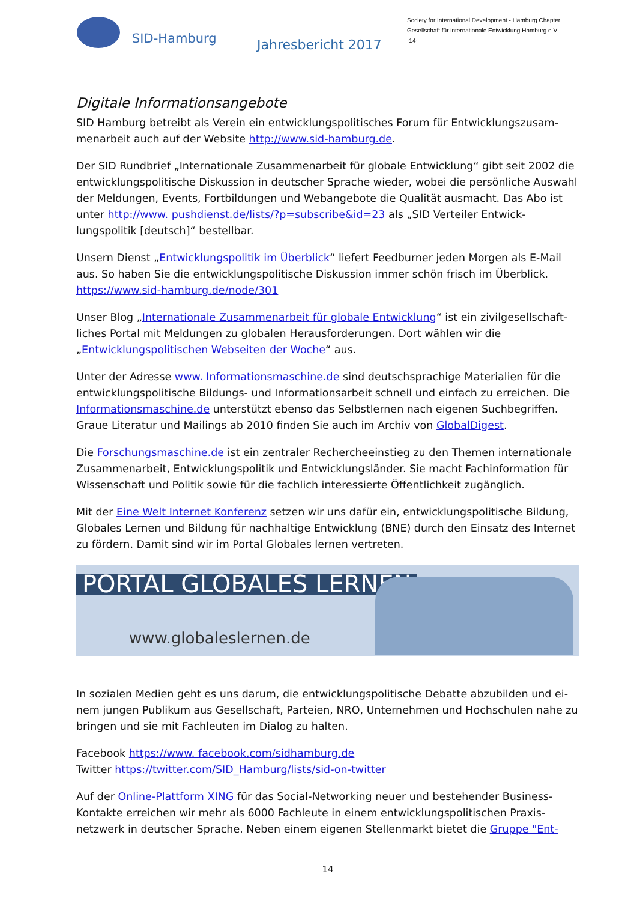SID-Hamburg
Jahresbericht 2017
Society for International Development - Hamburg Chapter
Gesellschaft für internationale Entwicklung Hamburg e.V.
-14-
Digitale Informationsangebote
SID Hamburg betreibt als Verein ein entwicklungspolitisches Forum für Entwicklungszusam­menarbeit auch auf der Website http://www.sid-hamburg.de.
Der SID Rundbrief „Internationale Zusammenarbeit für globale Entwicklung“ gibt seit 2002 die entwicklungspolitische Diskussion in deutscher Sprache wieder, wobei die persönliche Aus­wahl der Meldungen, Events, Fortbildungen und Webangebote die Qualität ausmacht. Das Abo ist unter http://www. pushdienst.de/lists/?p=subscribe&id=23 als „SID Verteiler Entwick­lungspolitik [deutsch]“ bestellbar.
Unsern Dienst „Entwicklungspolitik im Überblick“ liefert Feedburner jeden Morgen als E-Mail aus. So haben Sie die entwicklungspolitische Diskussion immer schön frisch im Überblick. https://www.sid-hamburg.de/node/301
Unser Blog „Internationale Zusammenarbeit für globale Entwicklung“ ist ein zivilgesellschaft­liches Portal mit Meldungen zu globalen Herausforderungen. Dort wählen wir die „Entwicklungspolitischen Webseiten der Woche“ aus.
Unter der Adresse www. Informationsmaschine.de sind deutschsprachige Materialien für die entwicklungspolitische Bildungs- und Informationsarbeit schnell und einfach zu erreichen. Die Informationsmaschine.de unterstützt ebenso das Selbstlernen nach eigenen Suchbe­griffen. Graue Literatur und Mailings ab 2010 finden Sie auch im Archiv von GlobalDigest.
Die Forschungsmaschine.de ist ein zentraler Rechercheeinstieg zu den Themen internationa­le Zusammenarbeit, Entwicklungspolitik und Entwicklungsländer. Sie macht Fachinformation für Wissenschaft und Politik sowie für die fachlich interessierte Öffentlichkeit zugänglich.
Mit der Eine Welt Internet Konferenz setzen wir uns dafür ein, entwicklungspolitische Bildung, Globales Lernen und Bildung für nachhaltige Entwicklung (BNE) durch den Einsatz des Inter­net zu fördern. Damit sind wir im Portal Globales lernen vertreten.
PORTAL GLOBALES LERNEN
www.globaleslernen.de
In sozialen Medien geht es uns darum, die entwicklungspolitische Debatte abzubilden und ei­nem jungen Publikum aus Gesellschaft, Parteien, NRO, Unternehmen und Hochschulen nahe zu bringen und sie mit Fachleuten im Dialog zu halten.
Facebook https://www. facebook.com/sidhamburg.de
Twitter https://twitter.com/SID_Hamburg/lists/sid-on-twitter
Auf der Online-Plattform XING für das Social-Networking neuer und bestehender Business-Kontakte erreichen wir mehr als 6000 Fachleute in einem entwicklungspolitischen Praxis­netzwerk in deutscher Sprache. Neben einem eigenen Stellenmarkt bietet die Gruppe "Ent-
14